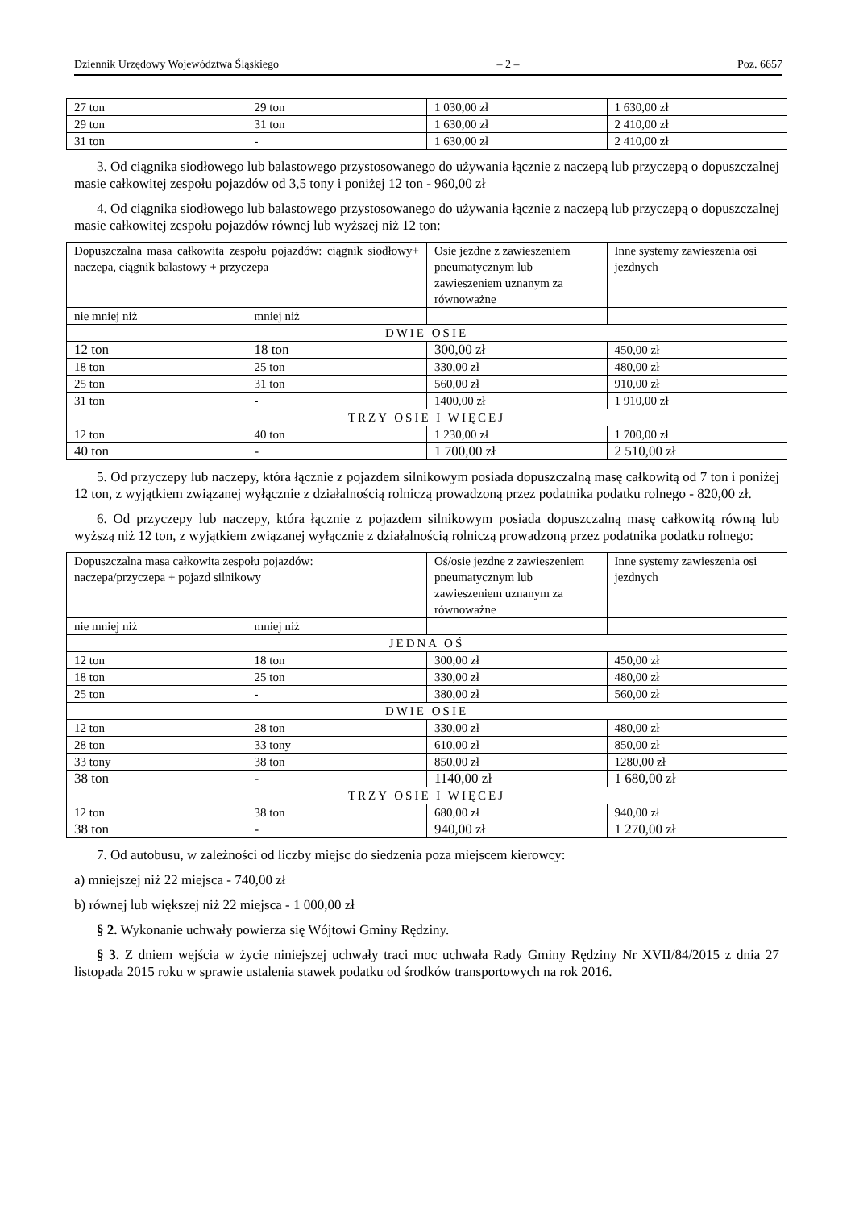Dziennik Urzędowy Województwa Śląskiego – 2 – Poz. 6657
| 27 ton | 29 ton | 1 030,00 zł | 1 630,00 zł |
| 29 ton | 31 ton | 1 630,00 zł | 2 410,00 zł |
| 31 ton | - | 1 630,00 zł | 2 410,00 zł |
3. Od ciągnika siodłowego lub balastowego przystosowanego do używania łącznie z naczepą lub przyczepą o dopuszczalnej masie całkowitej zespołu pojazdów od 3,5 tony i poniżej 12 ton - 960,00 zł
4. Od ciągnika siodłowego lub balastowego przystosowanego do używania łącznie z naczepą lub przyczepą o dopuszczalnej masie całkowitej zespołu pojazdów równej lub wyższej niż 12 ton:
| Dopuszczalna masa całkowita zespołu pojazdów: ciągnik siodłowy+ naczepa, ciągnik balastowy + przyczepa | | Osie jezdne z zawieszeniem pneumatycznym lub zawieszeniem uznanym za równoważne | Inne systemy zawieszenia osi jezdnych |
| nie mniej niż | mniej niż | | |
| DWIE OSIE | | | |
| 12 ton | 18 ton | 300,00 zł | 450,00 zł |
| 18 ton | 25 ton | 330,00 zł | 480,00 zł |
| 25 ton | 31 ton | 560,00 zł | 910,00 zł |
| 31 ton | - | 1400,00 zł | 1 910,00 zł |
| TRZY OSIE I WIĘCEJ | | | |
| 12 ton | 40 ton | 1 230,00 zł | 1 700,00 zł |
| 40 ton | - | 1 700,00 zł | 2 510,00 zł |
5. Od przyczepy lub naczepy, która łącznie z pojazdem silnikowym posiada dopuszczalną masę całkowitą od 7 ton i poniżej 12 ton, z wyjątkiem związanej wyłącznie z działalnością rolniczą prowadzoną przez podatnika podatku rolnego - 820,00 zł.
6. Od przyczepy lub naczepy, która łącznie z pojazdem silnikowym posiada dopuszczalną masę całkowitą równą lub wyższą niż 12 ton, z wyjątkiem związanej wyłącznie z działalnością rolniczą prowadzoną przez podatnika podatku rolnego:
| Dopuszczalna masa całkowita zespołu pojazdów: naczepa/przyczepa + pojazd silnikowy | | Oś/osie jezdne z zawieszeniem pneumatycznym lub zawieszeniem uznanym za równoważne | Inne systemy zawieszenia osi jezdnych |
| nie mniej niż | mniej niż | | |
| JEDNA OŚ | | | |
| 12 ton | 18 ton | 300,00 zł | 450,00 zł |
| 18 ton | 25 ton | 330,00 zł | 480,00 zł |
| 25 ton | - | 380,00 zł | 560,00 zł |
| DWIE OSIE | | | |
| 12 ton | 28 ton | 330,00 zł | 480,00 zł |
| 28 ton | 33 tony | 610,00 zł | 850,00 zł |
| 33 tony | 38 ton | 850,00 zł | 1280,00 zł |
| 38 ton | - | 1140,00 zł | 1 680,00 zł |
| TRZY OSIE I WIĘCEJ | | | |
| 12 ton | 38 ton | 680,00 zł | 940,00 zł |
| 38 ton | - | 940,00 zł | 1 270,00 zł |
7. Od autobusu, w zależności od liczby miejsc do siedzenia poza miejscem kierowcy:
a) mniejszej niż 22 miejsca - 740,00 zł
b) równej lub większej niż 22 miejsca - 1 000,00 zł
§ 2. Wykonanie uchwały powierza się Wójtowi Gminy Rędziny.
§ 3. Z dniem wejścia w życie niniejszej uchwały traci moc uchwała Rady Gminy Rędziny Nr XVII/84/2015 z dnia 27 listopada 2015 roku w sprawie ustalenia stawek podatku od środków transportowych na rok 2016.